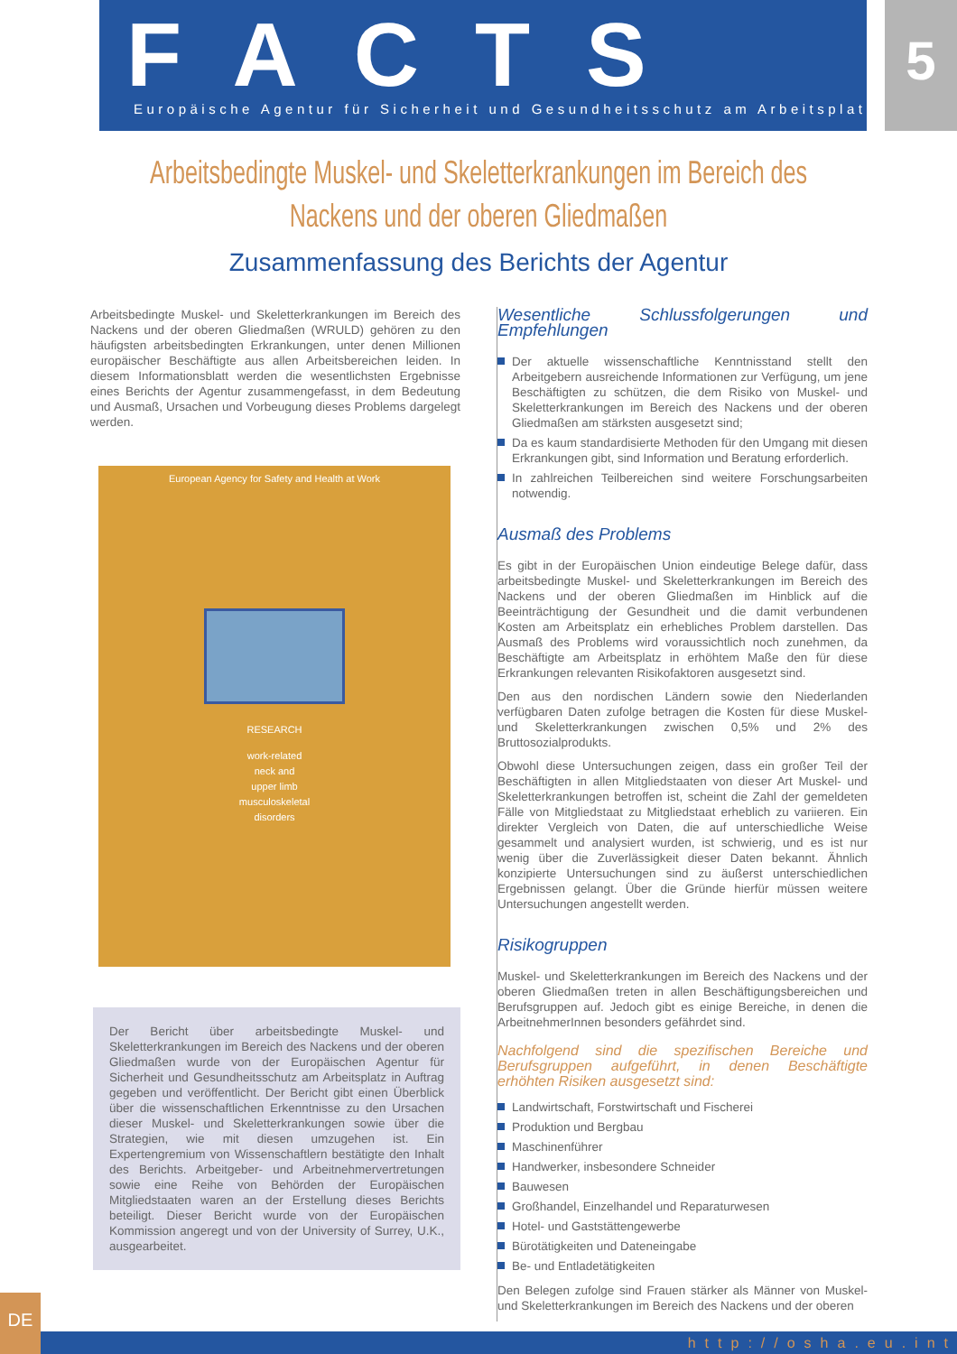FACTS
Europäische Agentur für Sicherheit und Gesundheitsschutz am Arbeitsplatz
5
Arbeitsbedingte Muskel- und Skeletterkrankungen im Bereich des Nackens und der oberen Gliedmaßen
Zusammenfassung des Berichts der Agentur
Arbeitsbedingte Muskel- und Skeletterkrankungen im Bereich des Nackens und der oberen Gliedmaßen (WRULD) gehören zu den häufigsten arbeitsbedingten Erkrankungen, unter denen Millionen europäischer Beschäftigte aus allen Arbeitsbereichen leiden. In diesem Informationsblatt werden die wesentlichsten Ergebnisse eines Berichts der Agentur zusammengefasst, in dem Bedeutung und Ausmaß, Ursachen und Vorbeugung dieses Problems dargelegt werden.
European Agency for Safety and Health at Work
RESEARCH
work-related
neck and
upper limb
musculoskeletal
disorders
Der Bericht über arbeitsbedingte Muskel- und Skeletterkrankungen im Bereich des Nackens und der oberen Gliedmaßen wurde von der Europäischen Agentur für Sicherheit und Gesundheitsschutz am Arbeitsplatz in Auftrag gegeben und veröffentlicht. Der Bericht gibt einen Überblick über die wissenschaftlichen Erkenntnisse zu den Ursachen dieser Muskel- und Skeletterkrankungen sowie über die Strategien, wie mit diesen umzugehen ist. Ein Expertengremium von Wissenschaftlern bestätigte den Inhalt des Berichts. Arbeitgeber- und Arbeitnehmervertretungen sowie eine Reihe von Behörden der Europäischen Mitgliedstaaten waren an der Erstellung dieses Berichts beteiligt. Dieser Bericht wurde von der Europäischen Kommission angeregt und von der University of Surrey, U.K., ausgearbeitet.
Wesentliche Schlussfolgerungen und Empfehlungen
Der aktuelle wissenschaftliche Kenntnisstand stellt den Arbeitgebern ausreichende Informationen zur Verfügung, um jene Beschäftigten zu schützen, die dem Risiko von Muskel- und Skeletterkrankungen im Bereich des Nackens und der oberen Gliedmaßen am stärksten ausgesetzt sind;
Da es kaum standardisierte Methoden für den Umgang mit diesen Erkrankungen gibt, sind Information und Beratung erforderlich.
In zahlreichen Teilbereichen sind weitere Forschungsarbeiten notwendig.
Ausmaß des Problems
Es gibt in der Europäischen Union eindeutige Belege dafür, dass arbeitsbedingte Muskel- und Skeletterkrankungen im Bereich des Nackens und der oberen Gliedmaßen im Hinblick auf die Beeinträchtigung der Gesundheit und die damit verbundenen Kosten am Arbeitsplatz ein erhebliches Problem darstellen. Das Ausmaß des Problems wird voraussichtlich noch zunehmen, da Beschäftigte am Arbeitsplatz in erhöhtem Maße den für diese Erkrankungen relevanten Risikofaktoren ausgesetzt sind.
Den aus den nordischen Ländern sowie den Niederlanden verfügbaren Daten zufolge betragen die Kosten für diese Muskel- und Skeletterkrankungen zwischen 0,5% und 2% des Bruttosozialprodukts.
Obwohl diese Untersuchungen zeigen, dass ein großer Teil der Beschäftigten in allen Mitgliedstaaten von dieser Art Muskel- und Skeletterkrankungen betroffen ist, scheint die Zahl der gemeldeten Fälle von Mitgliedstaat zu Mitgliedstaat erheblich zu variieren. Ein direkter Vergleich von Daten, die auf unterschiedliche Weise gesammelt und analysiert wurden, ist schwierig, und es ist nur wenig über die Zuverlässigkeit dieser Daten bekannt. Ähnlich konzipierte Untersuchungen sind zu äußerst unterschiedlichen Ergebnissen gelangt. Über die Gründe hierfür müssen weitere Untersuchungen angestellt werden.
Risikogruppen
Muskel- und Skeletterkrankungen im Bereich des Nackens und der oberen Gliedmaßen treten in allen Beschäftigungsbereichen und Berufsgruppen auf. Jedoch gibt es einige Bereiche, in denen die ArbeitnehmerInnen besonders gefährdet sind.
Nachfolgend sind die spezifischen Bereiche und Berufsgruppen aufgeführt, in denen Beschäftigte erhöhten Risiken ausgesetzt sind:
Landwirtschaft, Forstwirtschaft und Fischerei
Produktion und Bergbau
Maschinenführer
Handwerker, insbesondere Schneider
Bauwesen
Großhandel, Einzelhandel und Reparaturwesen
Hotel- und Gaststättengewerbe
Bürotätigkeiten und Dateneingabe
Be- und Entladetätigkeiten
Den Belegen zufolge sind Frauen stärker als Männer von Muskel- und Skeletterkrankungen im Bereich des Nackens und der oberen
DE
http://osha.eu.int